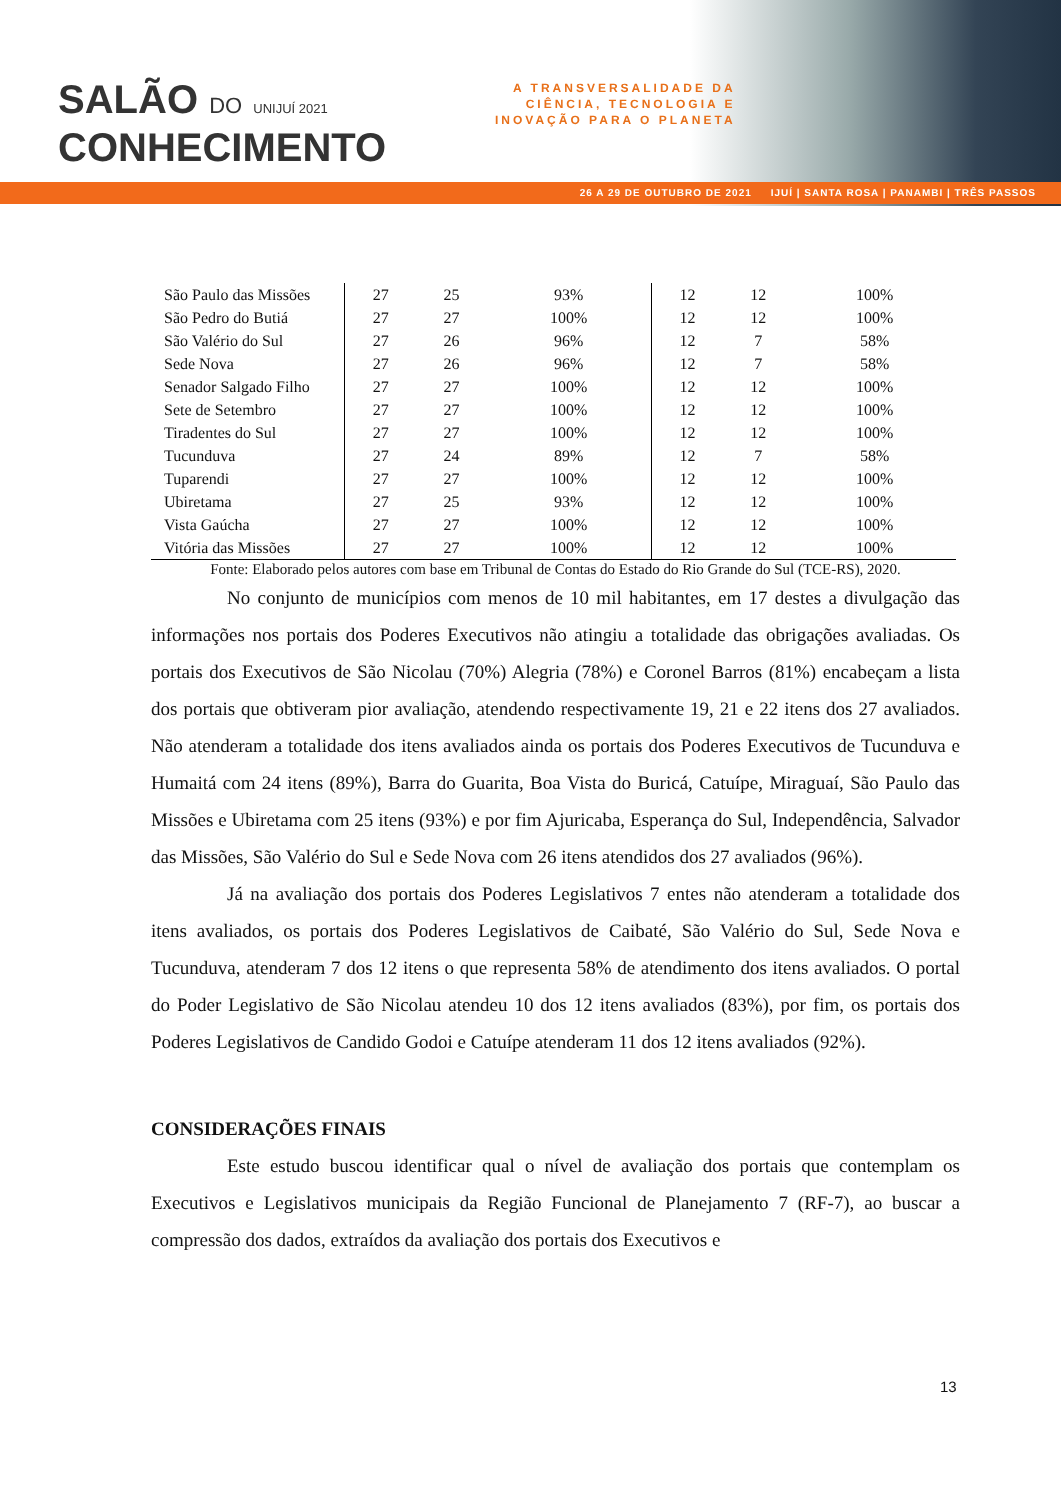SALÃO DO UNIJUÍ 2021
CONHECIMENTO
A TRANSVERSALIDADE DA
CIÊNCIA, TECNOLOGIA E
INOVAÇÃO PARA O PLANETA
26 A 29 DE OUTUBRO DE 2021 IJUÍ | SANTA ROSA | PANAMBI | TRÊS PASSOS
| São Paulo das Missões | 27 | 25 | 93% | 12 | 12 | 100% |
| São Pedro do Butiá | 27 | 27 | 100% | 12 | 12 | 100% |
| São Valério do Sul | 27 | 26 | 96% | 12 | 7 | 58% |
| Sede Nova | 27 | 26 | 96% | 12 | 7 | 58% |
| Senador Salgado Filho | 27 | 27 | 100% | 12 | 12 | 100% |
| Sete de Setembro | 27 | 27 | 100% | 12 | 12 | 100% |
| Tiradentes do Sul | 27 | 27 | 100% | 12 | 12 | 100% |
| Tucunduva | 27 | 24 | 89% | 12 | 7 | 58% |
| Tuparendi | 27 | 27 | 100% | 12 | 12 | 100% |
| Ubiretama | 27 | 25 | 93% | 12 | 12 | 100% |
| Vista Gaúcha | 27 | 27 | 100% | 12 | 12 | 100% |
| Vitória das Missões | 27 | 27 | 100% | 12 | 12 | 100% |
Fonte: Elaborado pelos autores com base em Tribunal de Contas do Estado do Rio Grande do Sul (TCE-RS), 2020.
No conjunto de municípios com menos de 10 mil habitantes, em 17 destes a divulgação das informações nos portais dos Poderes Executivos não atingiu a totalidade das obrigações avaliadas. Os portais dos Executivos de São Nicolau (70%) Alegria (78%) e Coronel Barros (81%) encabeçam a lista dos portais que obtiveram pior avaliação, atendendo respectivamente 19, 21 e 22 itens dos 27 avaliados. Não atenderam a totalidade dos itens avaliados ainda os portais dos Poderes Executivos de Tucunduva e Humaitá com 24 itens (89%), Barra do Guarita, Boa Vista do Buricá, Catuípe, Miraguaí, São Paulo das Missões e Ubiretama com 25 itens (93%) e por fim Ajuricaba, Esperança do Sul, Independência, Salvador das Missões, São Valério do Sul e Sede Nova com 26 itens atendidos dos 27 avaliados (96%).
Já na avaliação dos portais dos Poderes Legislativos 7 entes não atenderam a totalidade dos itens avaliados, os portais dos Poderes Legislativos de Caibaté, São Valério do Sul, Sede Nova e Tucunduva, atenderam 7 dos 12 itens o que representa 58% de atendimento dos itens avaliados. O portal do Poder Legislativo de São Nicolau atendeu 10 dos 12 itens avaliados (83%), por fim, os portais dos Poderes Legislativos de Candido Godoi e Catuípe atenderam 11 dos 12 itens avaliados (92%).
CONSIDERAÇÕES FINAIS
Este estudo buscou identificar qual o nível de avaliação dos portais que contemplam os Executivos e Legislativos municipais da Região Funcional de Planejamento 7 (RF-7), ao buscar a compressão dos dados, extraídos da avaliação dos portais dos Executivos e
13